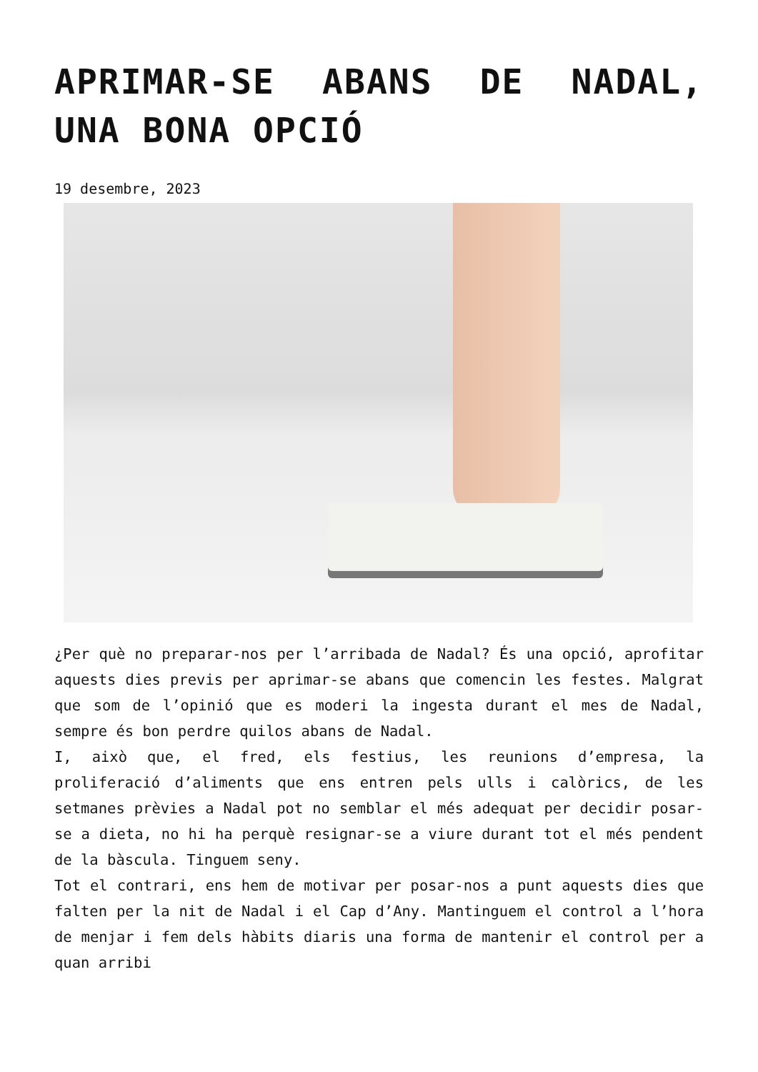APRIMAR-SE ABANS DE NADAL, UNA BONA OPCIÓ
19 desembre, 2023
¿Per què no preparar-nos per l’arribada de Nadal? És una opció, aprofitar aquests dies previs per aprimar-se abans que comencin les festes. Malgrat que som de l’opinió que es moderi la ingesta durant el mes de Nadal, sempre és bon perdre quilos abans de Nadal.
I, això que, el fred, els festius, les reunions d’empresa, la proliferació d’aliments que ens entren pels ulls i calòrics, de les setmanes prèvies a Nadal pot no semblar el més adequat per decidir posar-se a dieta, no hi ha perquè resignar-se a viure durant tot el més pendent de la bàscula. Tinguem seny.
Tot el contrari, ens hem de motivar per posar-nos a punt aquests dies que falten per la nit de Nadal i el Cap d’Any. Mantinguem el control a l’hora de menjar i fem dels hàbits diaris una forma de mantenir el control per a quan arribi